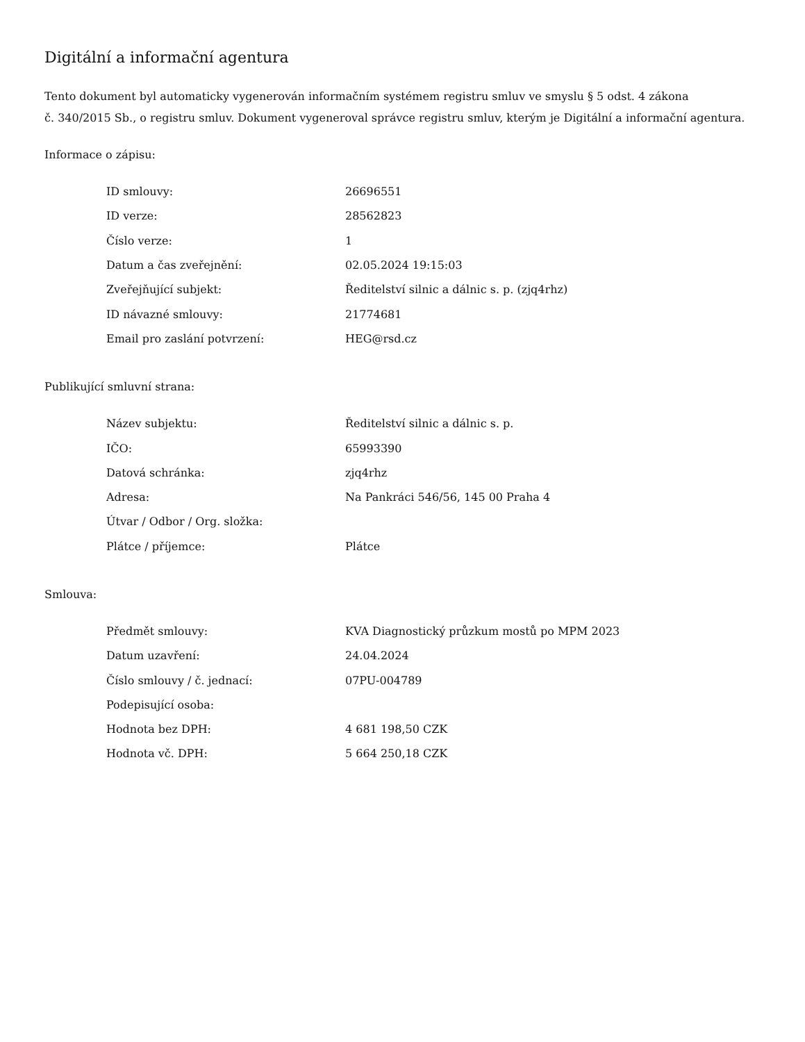Digitální a informační agentura
Tento dokument byl automaticky vygenerován informačním systémem registru smluv ve smyslu § 5 odst. 4 zákona
č. 340/2015 Sb., o registru smluv. Dokument vygeneroval správce registru smluv, kterým je Digitální a informační agentura.
Informace o zápisu:
| ID smlouvy: | 26696551 |
| ID verze: | 28562823 |
| Číslo verze: | 1 |
| Datum a čas zveřejnění: | 02.05.2024 19:15:03 |
| Zveřejňující subjekt: | Ředitelství silnic a dálnic s. p. (zjq4rhz) |
| ID návazné smlouvy: | 21774681 |
| Email pro zaslání potvrzení: | HEG@rsd.cz |
Publikující smluvní strana:
| Název subjektu: | Ředitelství silnic a dálnic s. p. |
| IČO: | 65993390 |
| Datová schránka: | zjq4rhz |
| Adresa: | Na Pankráci 546/56, 145 00 Praha 4 |
| Útvar / Odbor / Org. složka: | |
| Plátce / příjemce: | Plátce |
Smlouva:
| Předmět smlouvy: | KVA Diagnostický průzkum mostů po MPM 2023 |
| Datum uzavření: | 24.04.2024 |
| Číslo smlouvy / č. jednací: | 07PU-004789 |
| Podepisující osoba: | |
| Hodnota bez DPH: | 4 681 198,50 CZK |
| Hodnota vč. DPH: | 5 664 250,18 CZK |